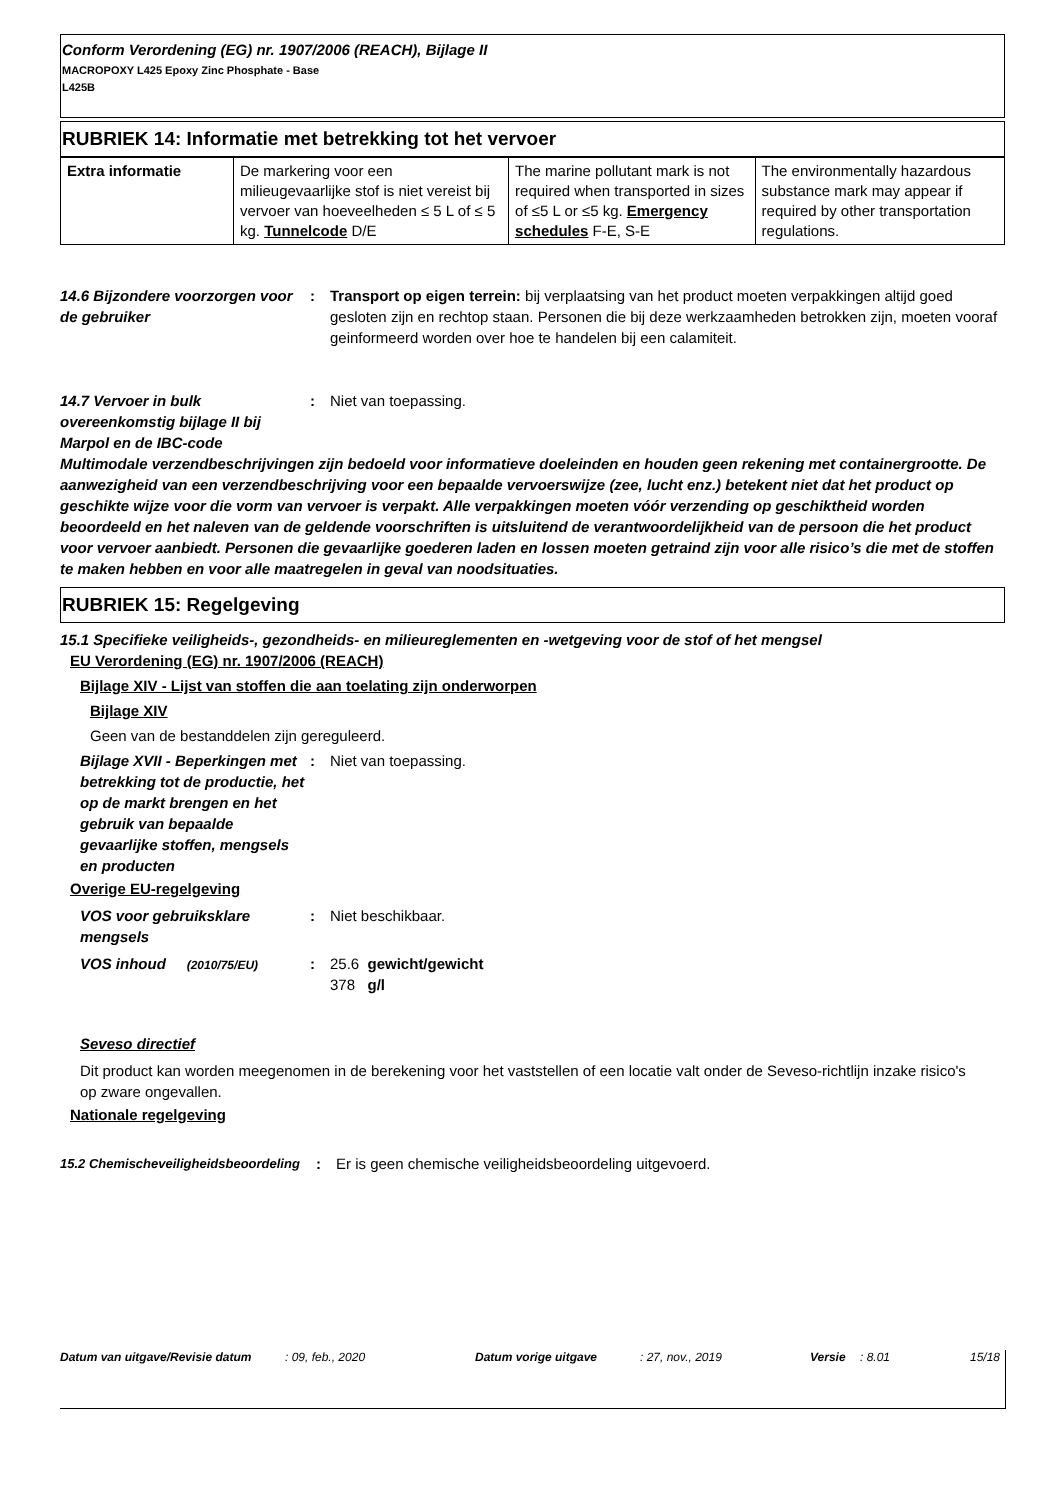Conform Verordening (EG) nr. 1907/2006 (REACH), Bijlage II
MACROPOXY L425 Epoxy Zinc Phosphate - Base
L425B
RUBRIEK 14: Informatie met betrekking tot het vervoer
| Extra informatie | De markering voor een milieugevaarlijke stof is niet vereist bij vervoer van hoeveelheden ≤ 5 L of ≤ 5 kg. Tunnelcode D/E | The marine pollutant mark is not required when transported in sizes of ≤5 L or ≤5 kg. Emergency schedules F-E, S-E | The environmentally hazardous substance mark may appear if required by other transportation regulations. |
14.6 Bijzondere voorzorgen voor de gebruiker
: Transport op eigen terrein: bij verplaatsing van het product moeten verpakkingen altijd goed gesloten zijn en rechtop staan. Personen die bij deze werkzaamheden betrokken zijn, moeten vooraf geinformeerd worden over hoe te handelen bij een calamiteit.
14.7 Vervoer in bulk overeenkomstig bijlage II bij Marpol en de IBC-code
: Niet van toepassing.
Multimodale verzendbeschrijvingen zijn bedoeld voor informatieve doeleinden en houden geen rekening met containergrootte. De aanwezigheid van een verzendbeschrijving voor een bepaalde vervoerswijze (zee, lucht enz.) betekent niet dat het product op geschikte wijze voor die vorm van vervoer is verpakt. Alle verpakkingen moeten vóór verzending op geschiktheid worden beoordeeld en het naleven van de geldende voorschriften is uitsluitend de verantwoordelijkheid van de persoon die het product voor vervoer aanbiedt. Personen die gevaarlijke goederen laden en lossen moeten getraind zijn voor alle risico’s die met de stoffen te maken hebben en voor alle maatregelen in geval van noodsituaties.
RUBRIEK 15: Regelgeving
15.1 Specifieke veiligheids-, gezondheids- en milieureglementen en -wetgeving voor de stof of het mengsel
EU Verordening (EG) nr. 1907/2006 (REACH)
Bijlage XIV - Lijst van stoffen die aan toelating zijn onderworpen
Bijlage XIV
Geen van de bestanddelen zijn gereguleerd.
Bijlage XVII - Beperkingen met betrekking tot de productie, het op de markt brengen en het gebruik van bepaalde gevaarlijke stoffen, mengsels en producten
: Niet van toepassing.
Overige EU-regelgeving
VOS voor gebruiksklare mengsels
: Niet beschikbaar.
VOS inhoud (2010/75/EU)
: 25.6 gewicht/gewicht
378 g/l
Seveso directief
Dit product kan worden meegenomen in de berekening voor het vaststellen of een locatie valt onder de Seveso-richtlijn inzake risico's op zware ongevallen.
Nationale regelgeving
15.2 Chemischeveiligheidsbeoordeling
: Er is geen chemische veiligheidsbeoordeling uitgevoerd.
Datum van uitgave/Revisie datum : 09, feb., 2020 Datum vorige uitgave : 27, nov., 2019 Versie : 8.01 15/18